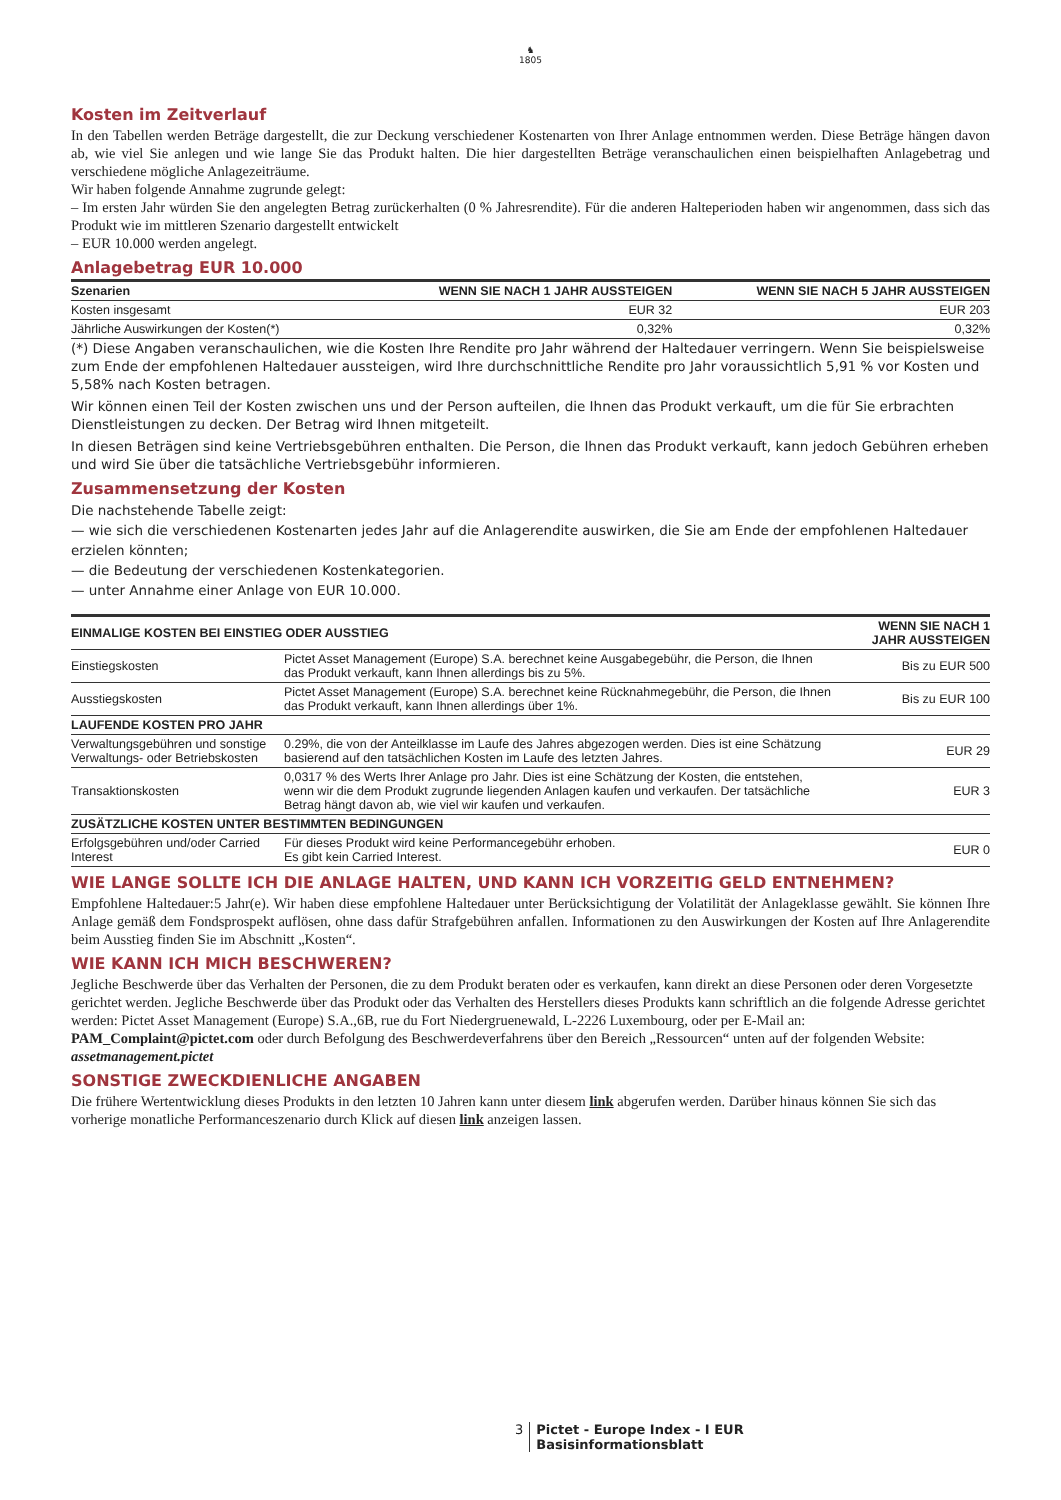♞
1805
Kosten im Zeitverlauf
In den Tabellen werden Beträge dargestellt, die zur Deckung verschiedener Kostenarten von Ihrer Anlage entnommen werden. Diese Beträge hängen davon ab, wie viel Sie anlegen und wie lange Sie das Produkt halten. Die hier dargestellten Beträge veranschaulichen einen beispielhaften Anlagebetrag und verschiedene mögliche Anlagezeiträume.
Wir haben folgende Annahme zugrunde gelegt:
– Im ersten Jahr würden Sie den angelegten Betrag zurückerhalten (0 % Jahresrendite). Für die anderen Halteperioden haben wir angenommen, dass sich das Produkt wie im mittleren Szenario dargestellt entwickelt
– EUR 10.000 werden angelegt.
Anlagebetrag EUR 10.000
| Szenarien | WENN SIE NACH 1 JAHR AUSSTEIGEN | WENN SIE NACH 5 JAHR AUSSTEIGEN |
| --- | --- | --- |
| Kosten insgesamt | EUR 32 | EUR 203 |
| Jährliche Auswirkungen der Kosten(*) | 0,32% | 0,32% |
(*) Diese Angaben veranschaulichen, wie die Kosten Ihre Rendite pro Jahr während der Haltedauer verringern. Wenn Sie beispielsweise zum Ende der empfohlenen Haltedauer aussteigen, wird Ihre durchschnittliche Rendite pro Jahr voraussichtlich 5,91 % vor Kosten und 5,58% nach Kosten betragen.
Wir können einen Teil der Kosten zwischen uns und der Person aufteilen, die Ihnen das Produkt verkauft, um die für Sie erbrachten Dienstleistungen zu decken. Der Betrag wird Ihnen mitgeteilt.
In diesen Beträgen sind keine Vertriebsgebühren enthalten. Die Person, die Ihnen das Produkt verkauft, kann jedoch Gebühren erheben und wird Sie über die tatsächliche Vertriebsgebühr informieren.
Zusammensetzung der Kosten
Die nachstehende Tabelle zeigt:
— wie sich die verschiedenen Kostenarten jedes Jahr auf die Anlagerendite auswirken, die Sie am Ende der empfohlenen Haltedauer erzielen könnten;
— die Bedeutung der verschiedenen Kostenkategorien.
— unter Annahme einer Anlage von EUR 10.000.
| EINMALIGE KOSTEN BEI EINSTIEG ODER AUSSTIEG | | WENN SIE NACH 1 JAHR AUSSTEIGEN |
| --- | --- | --- |
| Einstiegskosten | Pictet Asset Management (Europe) S.A. berechnet keine Ausgabegebühr, die Person, die Ihnen das Produkt verkauft, kann Ihnen allerdings bis zu 5%. | Bis zu EUR 500 |
| Ausstiegskosten | Pictet Asset Management (Europe) S.A. berechnet keine Rücknahmegebühr, die Person, die Ihnen das Produkt verkauft, kann Ihnen allerdings über 1%. | Bis zu EUR 100 |
| LAUFENDE KOSTEN PRO JAHR | | |
| Verwaltungsgebühren und sonstige Verwaltungs- oder Betriebskosten | 0.29%, die von der Anteilklasse im Laufe des Jahres abgezogen werden. Dies ist eine Schätzung basierend auf den tatsächlichen Kosten im Laufe des letzten Jahres. | EUR 29 |
| Transaktionskosten | 0,0317 % des Werts Ihrer Anlage pro Jahr. Dies ist eine Schätzung der Kosten, die entstehen, wenn wir die dem Produkt zugrunde liegenden Anlagen kaufen und verkaufen. Der tatsächliche Betrag hängt davon ab, wie viel wir kaufen und verkaufen. | EUR 3 |
| ZUSÄTZLICHE KOSTEN UNTER BESTIMMTEN BEDINGUNGEN | | |
| Erfolgsgebühren und/oder Carried Interest | Für dieses Produkt wird keine Performancegebühr erhoben. Es gibt kein Carried Interest. | EUR 0 |
WIE LANGE SOLLTE ICH DIE ANLAGE HALTEN, UND KANN ICH VORZEITIG GELD ENTNEHMEN?
Empfohlene Haltedauer:5 Jahr(e). Wir haben diese empfohlene Haltedauer unter Berücksichtigung der Volatilität der Anlageklasse gewählt. Sie können Ihre Anlage gemäß dem Fondsprospekt auflösen, ohne dass dafür Strafgebühren anfallen. Informationen zu den Auswirkungen der Kosten auf Ihre Anlagerendite beim Ausstieg finden Sie im Abschnitt „Kosten“.
WIE KANN ICH MICH BESCHWEREN?
Jegliche Beschwerde über das Verhalten der Personen, die zu dem Produkt beraten oder es verkaufen, kann direkt an diese Personen oder deren Vorgesetzte gerichtet werden. Jegliche Beschwerde über das Produkt oder das Verhalten des Herstellers dieses Produkts kann schriftlich an die folgende Adresse gerichtet werden: Pictet Asset Management (Europe) S.A.,6B, rue du Fort Niedergruenewald, L-2226 Luxembourg, oder per E-Mail an: PAM_Complaint@pictet.com oder durch Befolgung des Beschwerdeverfahrens über den Bereich „Ressourcen“ unten auf der folgenden Website: assetmanagement.pictet
SONSTIGE ZWECKDIENLICHE ANGABEN
Die frühere Wertentwicklung dieses Produkts in den letzten 10 Jahren kann unter diesem link abgerufen werden. Darüber hinaus können Sie sich das vorherige monatliche Performanceszenario durch Klick auf diesen link anzeigen lassen.
3 Pictet - Europe Index - I EUR
Basisinformationsblatt